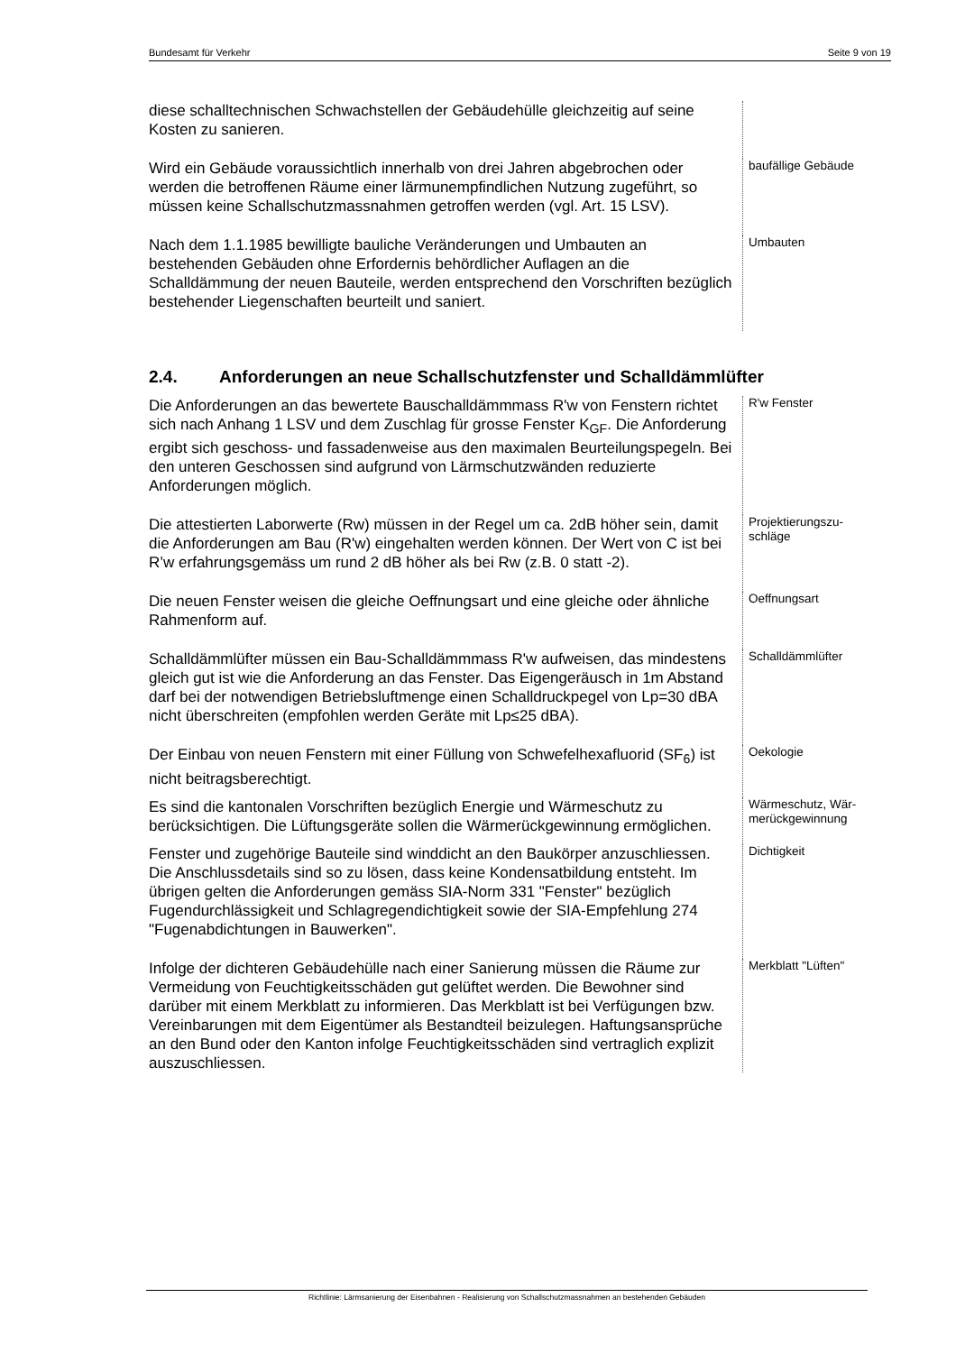Bundesamt für Verkehr Seite 9 von 19
diese schalltechnischen Schwachstellen der Gebäudehülle gleichzeitig auf seine Kosten zu sanieren.
Wird ein Gebäude voraussichtlich innerhalb von drei Jahren abgebrochen oder werden die betroffenen Räume einer lärmunempfindlichen Nutzung zugeführt, so müssen keine Schallschutzmassnahmen getroffen werden (vgl. Art. 15 LSV).
baufällige Gebäude
Nach dem 1.1.1985 bewilligte bauliche Veränderungen und Umbauten an bestehenden Gebäuden ohne Erfordernis behördlicher Auflagen an die Schalldämmung der neuen Bauteile, werden entsprechend den Vorschriften bezüglich bestehender Liegenschaften beurteilt und saniert.
Umbauten
2.4. Anforderungen an neue Schallschutzfenster und Schalldämmlüfter
Die Anforderungen an das bewertete Bauschalldämmmass R'w von Fenstern richtet sich nach Anhang 1 LSV und dem Zuschlag für grosse Fenster K<sub>GF</sub>. Die Anforderung ergibt sich geschoss- und fassadenweise aus den maximalen Beurteilungspegeln. Bei den unteren Geschossen sind aufgrund von Lärmschutzwänden reduzierte Anforderungen möglich.
R'w Fenster
Die attestierten Laborwerte (Rw) müssen in der Regel um ca. 2dB höher sein, damit die Anforderungen am Bau (R'w) eingehalten werden können. Der Wert von C ist bei R’w erfahrungsgemäss um rund 2 dB höher als bei Rw (z.B. 0 statt -2).
Projektierungszu-
schläge
Die neuen Fenster weisen die gleiche Oeffnungsart und eine gleiche oder ähnliche Rahmenform auf.
Oeffnungsart
Schalldämmlüfter müssen ein Bau-Schalldämmmass R'w aufweisen, das mindestens gleich gut ist wie die Anforderung an das Fenster. Das Eigengeräusch in 1m Abstand darf bei der notwendigen Betriebsluftmenge einen Schalldruckpegel von Lp=30 dBA nicht überschreiten (empfohlen werden Geräte mit Lp≤25 dBA).
Schalldämmlüfter
Der Einbau von neuen Fenstern mit einer Füllung von Schwefelhexafluorid (SF<sub>6</sub>) ist nicht beitragsberechtigt.
Oekologie
Es sind die kantonalen Vorschriften bezüglich Energie und Wärmeschutz zu berücksichtigen. Die Lüftungsgeräte sollen die Wärmerückgewinnung ermöglichen.
Wärmeschutz, Wär-
merückgewinnung
Fenster und zugehörige Bauteile sind winddicht an den Baukörper anzuschliessen. Die Anschlussdetails sind so zu lösen, dass keine Kondensatbildung entsteht. Im übrigen gelten die Anforderungen gemäss SIA-Norm 331 "Fenster" bezüglich Fugendurchlässigkeit und Schlagregendichtigkeit sowie der SIA-Empfehlung 274 "Fugenabdichtungen in Bauwerken".
Dichtigkeit
Infolge der dichteren Gebäudehülle nach einer Sanierung müssen die Räume zur Vermeidung von Feuchtigkeitsschäden gut gelüftet werden. Die Bewohner sind darüber mit einem Merkblatt zu informieren. Das Merkblatt ist bei Verfügungen bzw. Vereinbarungen mit dem Eigentümer als Bestandteil beizulegen. Haftungsansprüche an den Bund oder den Kanton infolge Feuchtigkeitsschäden sind vertraglich explizit auszuschliessen.
Merkblatt "Lüften"
Richtlinie: Lärmsanierung der Eisenbahnen - Realisierung von Schallschutzmassnahmen an bestehenden Gebäuden